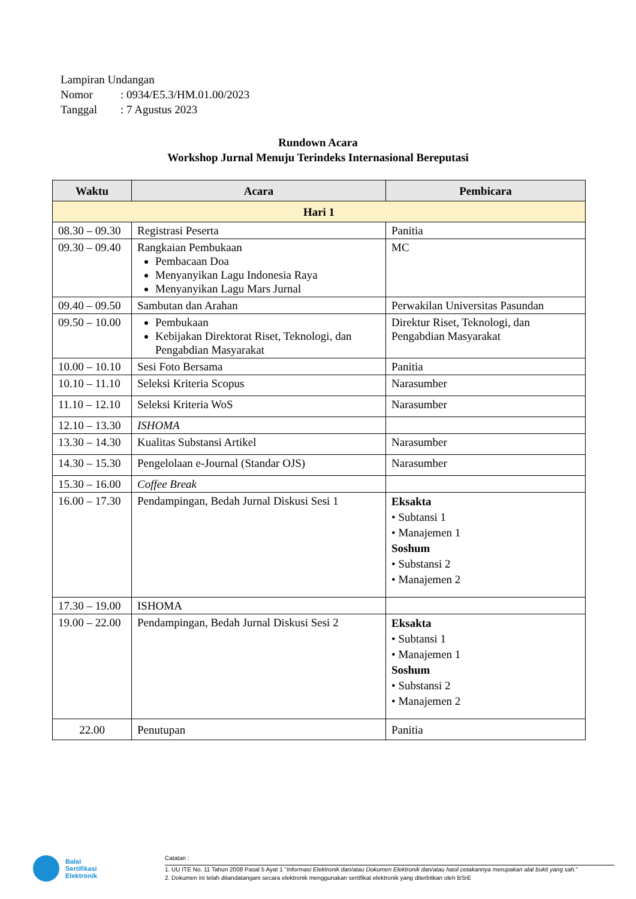Lampiran Undangan
Nomor: 0934/E5.3/HM.01.00/2023
Tanggal: 7 Agustus 2023
Rundown Acara
Workshop Jurnal Menuju Terindeks Internasional Bereputasi
| Waktu | Acara | Pembicara |
| --- | --- | --- |
| Hari 1 | | |
| 08.30 – 09.30 | Registrasi Peserta | Panitia |
| 09.30 – 09.40 | Rangkaian Pembukaan Pembacaan Doa Menyanyikan Lagu Indonesia Raya Menyanyikan Lagu Mars Jurnal | MC |
| 09.40 – 09.50 | Sambutan dan Arahan | Perwakilan Universitas Pasundan |
| 09.50 – 10.00 | Pembukaan Kebijakan Direktorat Riset, Teknologi, dan Pengabdian Masyarakat | Direktur Riset, Teknologi, dan Pengabdian Masyarakat |
| 10.00 – 10.10 | Sesi Foto Bersama | Panitia |
| 10.10 – 11.10 | Seleksi Kriteria Scopus | Narasumber |
| 11.10 – 12.10 | Seleksi Kriteria WoS | Narasumber |
| 12.10 – 13.30 | ISHOMA | |
| 13.30 – 14.30 | Kualitas Substansi Artikel | Narasumber |
| 14.30 – 15.30 | Pengelolaan e-Journal (Standar OJS) | Narasumber |
| 15.30 – 16.00 | Coffee Break | |
| 16.00 – 17.30 | Pendampingan, Bedah Jurnal Diskusi Sesi 1 | Eksakta • Subtansi 1 • Manajemen 1 Soshum • Substansi 2 • Manajemen 2 |
| 17.30 – 19.00 | ISHOMA | |
| 19.00 – 22.00 | Pendampingan, Bedah Jurnal Diskusi Sesi 2 | Eksakta • Subtansi 1 • Manajemen 1 Soshum • Substansi 2 • Manajemen 2 |
| 22.00 | Penutupan | Panitia |
Balai
Sertifikasi
Elektronik
Catatan :
1. UU ITE No. 11 Tahun 2008 Pasal 5 Ayat 1 "Informasi Elektronik dan/atau Dokumen Elektronik dan/atau hasil cetakannya merupakan alat bukti yang sah."
2. Dokumen ini telah ditandatangani secara elektronik menggunakan sertifikat elektronik yang diterbitkan oleh BSrE